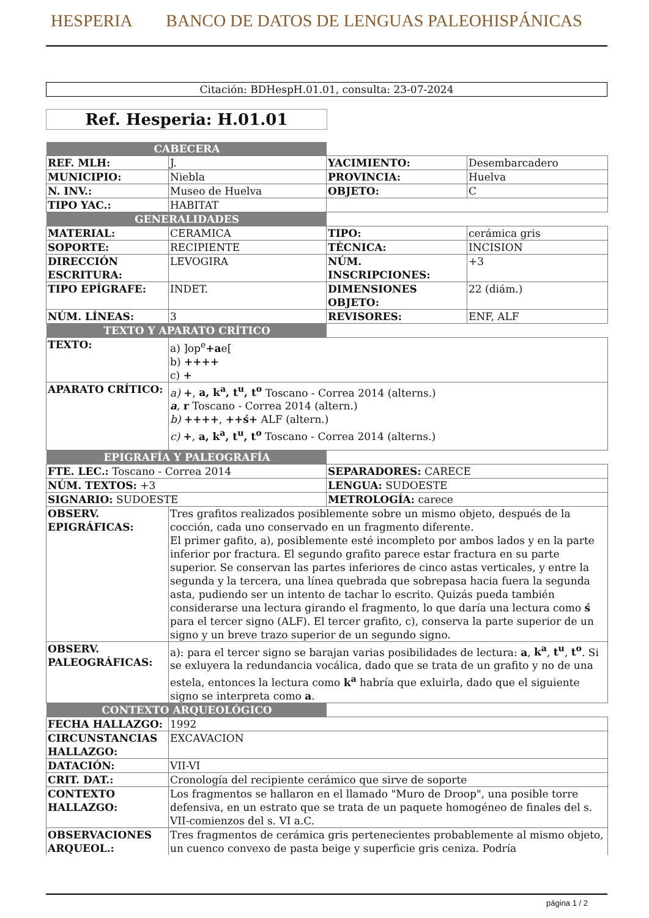HESPERIA BANCO DE DATOS DE LENGUAS PALEOHISPÁNICAS
Citación: BDHespH.01.01, consulta: 23-07-2024
Ref. Hesperia: H.01.01
| CABECERA | | | |
| REF. MLH: | J. | YACIMIENTO: | Desembarcadero |
| MUNICIPIO: | Niebla | PROVINCIA: | Huelva |
| N. INV.: | Museo de Huelva | OBJETO: | C |
| TIPO YAC.: | HABITAT | | |
| GENERALIDADES | | | |
| MATERIAL: | CERAMICA | TIPO: | cerámica gris |
| SOPORTE: | RECIPIENTE | TÉCNICA: | INCISION |
| DIRECCIÓN ESCRITURA: | LEVOGIRA | NÚM. INSCRIPCIONES: | +3 |
| TIPO EPÍGRAFE: | INDET. | DIMENSIONES OBJETO: | 22 (diám.) |
| NÚM. LÍNEAS: | 3 | REVISORES: | ENF, ALF |
| TEXTO Y APARATO CRÍTICO | | | |
| TEXTO: | a) ]op<sup>e</sup> +a e[ b) ++++ c) + | | |
| APARATO CRÍTICO: | a) + , a, k<sup>a</sup>, t<sup>u</sup>, t<sup>o</sup> Toscano - Correa 2014 (alterns.) a , r Toscano - Correa 2014 (altern.) b) ++++ , ++ś+ ALF (altern.) c) + , a, k<sup>a</sup>, t<sup>u</sup>, t<sup>o</sup> Toscano - Correa 2014 (alterns.) | | |
| EPIGRAFÍA Y PALEOGRAFÍA | | | |
| FTE. LEC.: Toscano - Correa 2014 | | SEPARADORES: CARECE | |
| NÚM. TEXTOS: +3 | | LENGUA: SUDOESTE | |
| SIGNARIO: SUDOESTE | | METROLOGÍA: carece | |
| OBSERV. EPIGRÁFICAS: | Tres grafitos realizados posiblemente sobre un mismo objeto, después de la cocción, cada uno conservado en un fragmento diferente. El primer gafito, a), posiblemente esté incompleto por ambos lados y en la parte inferior por fractura. El segundo grafito parece estar fractura en su parte superior. Se conservan las partes inferiores de cinco astas verticales, y entre la segunda y la tercera, una línea quebrada que sobrepasa hacia fuera la segunda asta, pudiendo ser un intento de tachar lo escrito. Quizás pueda también considerarse una lectura girando el fragmento, lo que daría una lectura como ś para el tercer signo (ALF). El tercer grafito, c), conserva la parte superior de un signo y un breve trazo superior de un segundo signo. | | |
| OBSERV. PALEOGRÁFICAS: | a): para el tercer signo se barajan varias posibilidades de lectura: a , k<sup>a</sup> , t<sup>u</sup> , t<sup>o</sup> . Si se exluyera la redundancia vocálica, dado que se trata de un grafito y no de una estela, entonces la lectura como k<sup>a</sup> habría que exluirla, dado que el siguiente signo se interpreta como a . | | |
| CONTEXTO ARQUEOLÓGICO | | | |
| FECHA HALLAZGO: | 1992 | | |
| CIRCUNSTANCIAS HALLAZGO: | EXCAVACION | | |
| DATACIÓN: | VII-VI | | |
| CRIT. DAT.: | Cronología del recipiente cerámico que sirve de soporte | | |
| CONTEXTO HALLAZGO: | Los fragmentos se hallaron en el llamado "Muro de Droop", una posible torre defensiva, en un estrato que se trata de un paquete homogéneo de finales del s. VII-comienzos del s. VI a.C. | | |
| OBSERVACIONES ARQUEOL.: | Tres fragmentos de cerámica gris pertenecientes probablemente al mismo objeto, un cuenco convexo de pasta beige y superficie gris ceniza. Podría | | |
página 1 / 2